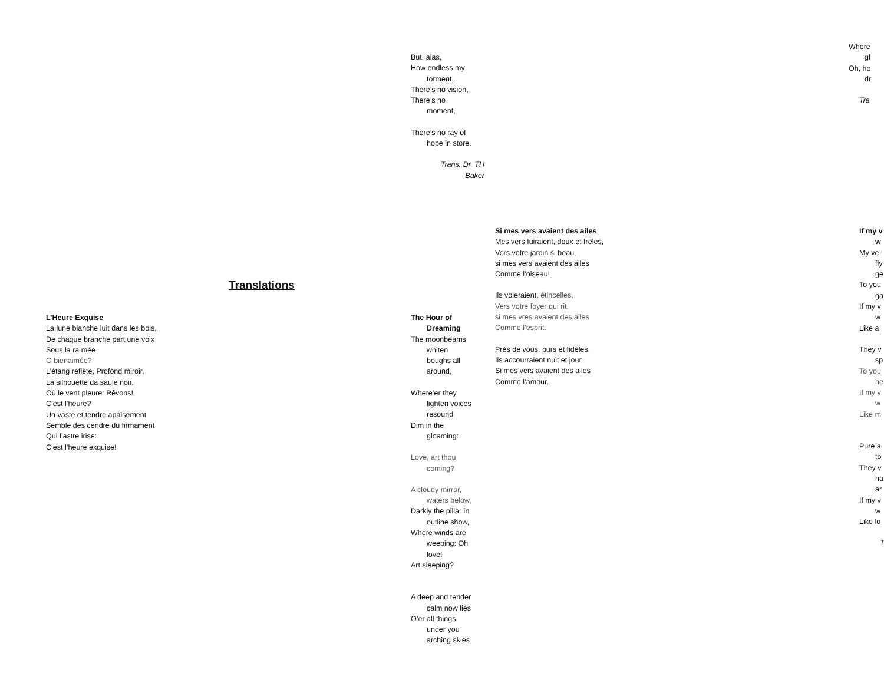Translations
L’Heure Exquise
La lune blanche luit dans les bois,
De chaque branche part une voix
Sous la ra mée
O bienaimée?
L’étang reflète, Profond miroir,
La silhouette da saule noir,
Où le vent pleure: Rêvons!
C’est l’heure?
Un vaste et tendre apaisement
Semble des cendre du firmament
Qui l’astre irise:
C’est l’heure exquise!
But, alas,
How endless my
torment,
There’s no vision,
There’s no
moment,
There’s no ray of
hope in store.
Trans. Dr. TH Baker
The Hour of
Dreaming
The moonbeams
whiten
boughs all
around,
Where’er they
lighten voices
resound
Dim in the
gloaming:
Love, art thou
coming?
A cloudy mirror,
waters below,
Darkly the pillar in
outline show,
Where winds are
weeping: Oh
love!
Art sleeping?
A deep and tender
calm now lies
O’er all things
under you
arching skies
Si mes vers avaient des ailes
Mes vers fuiraient, doux et frêles,
Vers votre jardin si beau,
si mes vers avaient des ailes
Comme l’oiseau!
Ils voleraient, étincelles,
Vers votre foyer qui rit,
si mes vres avaient des ailes
Comme l’esprit.
Près de vous, purs et fidèles,
Ils accourraient nuit et jour
Si mes vers avaient des ailes
Comme l’amour.
Where
gl
Oh, ho
dr
Tra
If my v
w
My ve
fly
ge
To you
ga
If my v
w
Like a
They v
sp
To you
he
If my v
w
Like m
Pure a
to
They v
ha
ar
If my v
w
Like lo
T